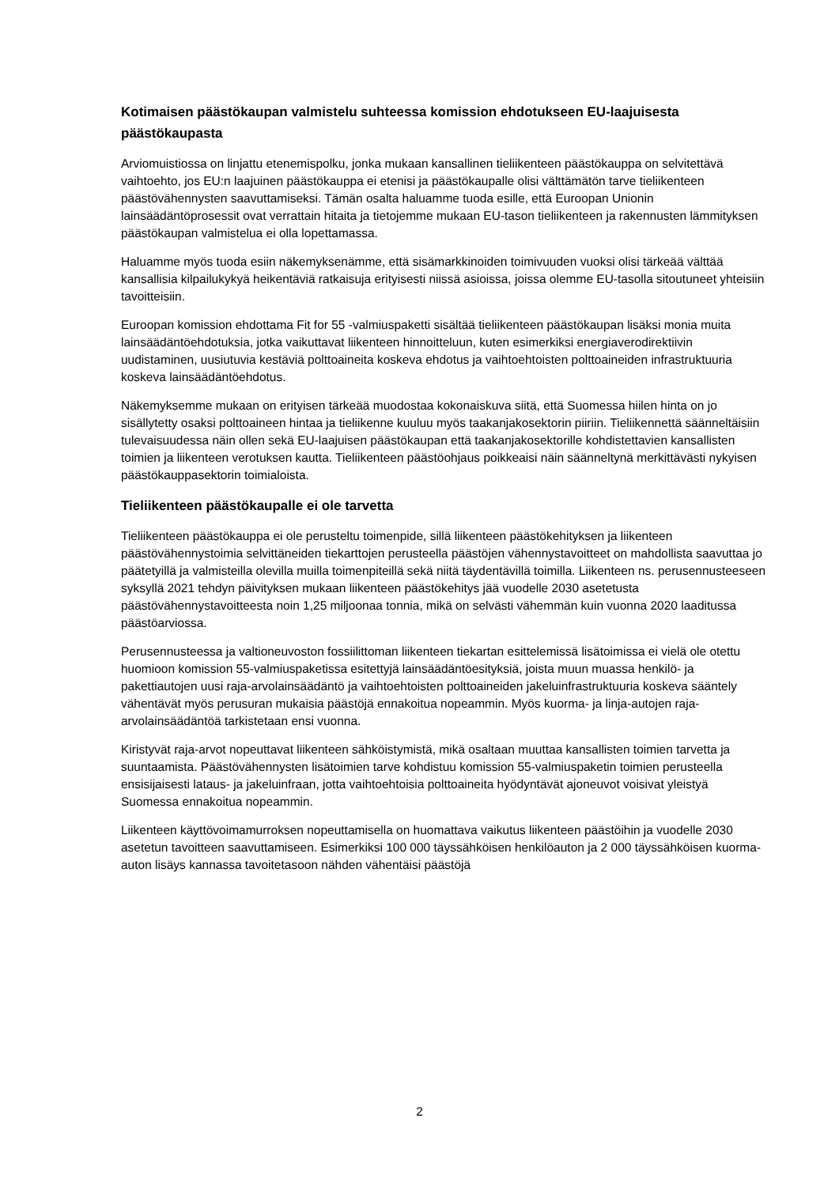Kotimaisen päästökaupan valmistelu suhteessa komission ehdotukseen EU-laajuisesta päästökaupasta
Arviomuistiossa on linjattu etenemispolku, jonka mukaan kansallinen tieliikenteen päästökauppa on selvitettävä vaihtoehto, jos EU:n laajuinen päästökauppa ei etenisi ja päästökaupalle olisi välttämätön tarve tieliikenteen päästövähennysten saavuttamiseksi. Tämän osalta haluamme tuoda esille, että Euroopan Unionin lainsäädäntöprosessit ovat verrattain hitaita ja tietojemme mukaan EU-tason tieliikenteen ja rakennusten lämmityksen päästökaupan valmistelua ei olla lopettamassa.
Haluamme myös tuoda esiin näkemyksenämme, että sisämarkkinoiden toimivuuden vuoksi olisi tärkeää välttää kansallisia kilpailukykyä heikentäviä ratkaisuja erityisesti niissä asioissa, joissa olemme EU-tasolla sitoutuneet yhteisiin tavoitteisiin.
Euroopan komission ehdottama Fit for 55 -valmiuspaketti sisältää tieliikenteen päästökaupan lisäksi monia muita lainsäädäntöehdotuksia, jotka vaikuttavat liikenteen hinnoitteluun, kuten esimerkiksi energiaverodirektiivin uudistaminen, uusiutuvia kestäviä polttoaineita koskeva ehdotus ja vaihtoehtoisten polttoaineiden infrastruktuuria koskeva lainsäädäntöehdotus.
Näkemyksemme mukaan on erityisen tärkeää muodostaa kokonaiskuva siitä, että Suomessa hiilen hinta on jo sisällytetty osaksi polttoaineen hintaa ja tieliikenne kuuluu myös taakanjakosektorin piiriin. Tieliikennettä säänneltäisiin tulevaisuudessa näin ollen sekä EU-laajuisen päästökaupan että taakanjakosektorille kohdistettavien kansallisten toimien ja liikenteen verotuksen kautta. Tieliikenteen päästöohjaus poikkeaisi näin säänneltynä merkittävästi nykyisen päästökauppasektorin toimialoista.
Tieliikenteen päästökaupalle ei ole tarvetta
Tieliikenteen päästökauppa ei ole perusteltu toimenpide, sillä liikenteen päästökehityksen ja liikenteen päästövähennystoimia selvittäneiden tiekarttojen perusteella päästöjen vähennystavoitteet on mahdollista saavuttaa jo päätetyillä ja valmisteilla olevilla muilla toimenpiteillä sekä niitä täydentävillä toimilla. Liikenteen ns. perusennusteeseen syksyllä 2021 tehdyn päivityksen mukaan liikenteen päästökehitys jää vuodelle 2030 asetetusta päästövähennystavoitteesta noin 1,25 miljoonaa tonnia, mikä on selvästi vähemmän kuin vuonna 2020 laaditussa päästöarviossa.
Perusennusteessa ja valtioneuvoston fossiilittoman liikenteen tiekartan esittelemissä lisätoimissa ei vielä ole otettu huomioon komission 55-valmiuspaketissa esitettyjä lainsäädäntöesityksiä, joista muun muassa henkilö- ja pakettiautojen uusi raja-arvolainsäädäntö ja vaihtoehtoisten polttoaineiden jakeluinfrastruktuuria koskeva sääntely vähentävät myös perusuran mukaisia päästöjä ennakoitua nopeammin. Myös kuorma- ja linja-autojen raja-arvolainsäädäntöä tarkistetaan ensi vuonna.
Kiristyvät raja-arvot nopeuttavat liikenteen sähköistymistä, mikä osaltaan muuttaa kansallisten toimien tarvetta ja suuntaamista. Päästövähennysten lisätoimien tarve kohdistuu komission 55-valmiuspaketin toimien perusteella ensisijaisesti lataus- ja jakeluinfraan, jotta vaihtoehtoisia polttoaineita hyödyntävät ajoneuvot voisivat yleistyä Suomessa ennakoitua nopeammin.
Liikenteen käyttövoimamurroksen nopeuttamisella on huomattava vaikutus liikenteen päästöihin ja vuodelle 2030 asetetun tavoitteen saavuttamiseen. Esimerkiksi 100 000 täyssähköisen henkilöauton ja 2 000 täyssähköisen kuorma-auton lisäys kannassa tavoitetasoon nähden vähentäisi päästöjä
2